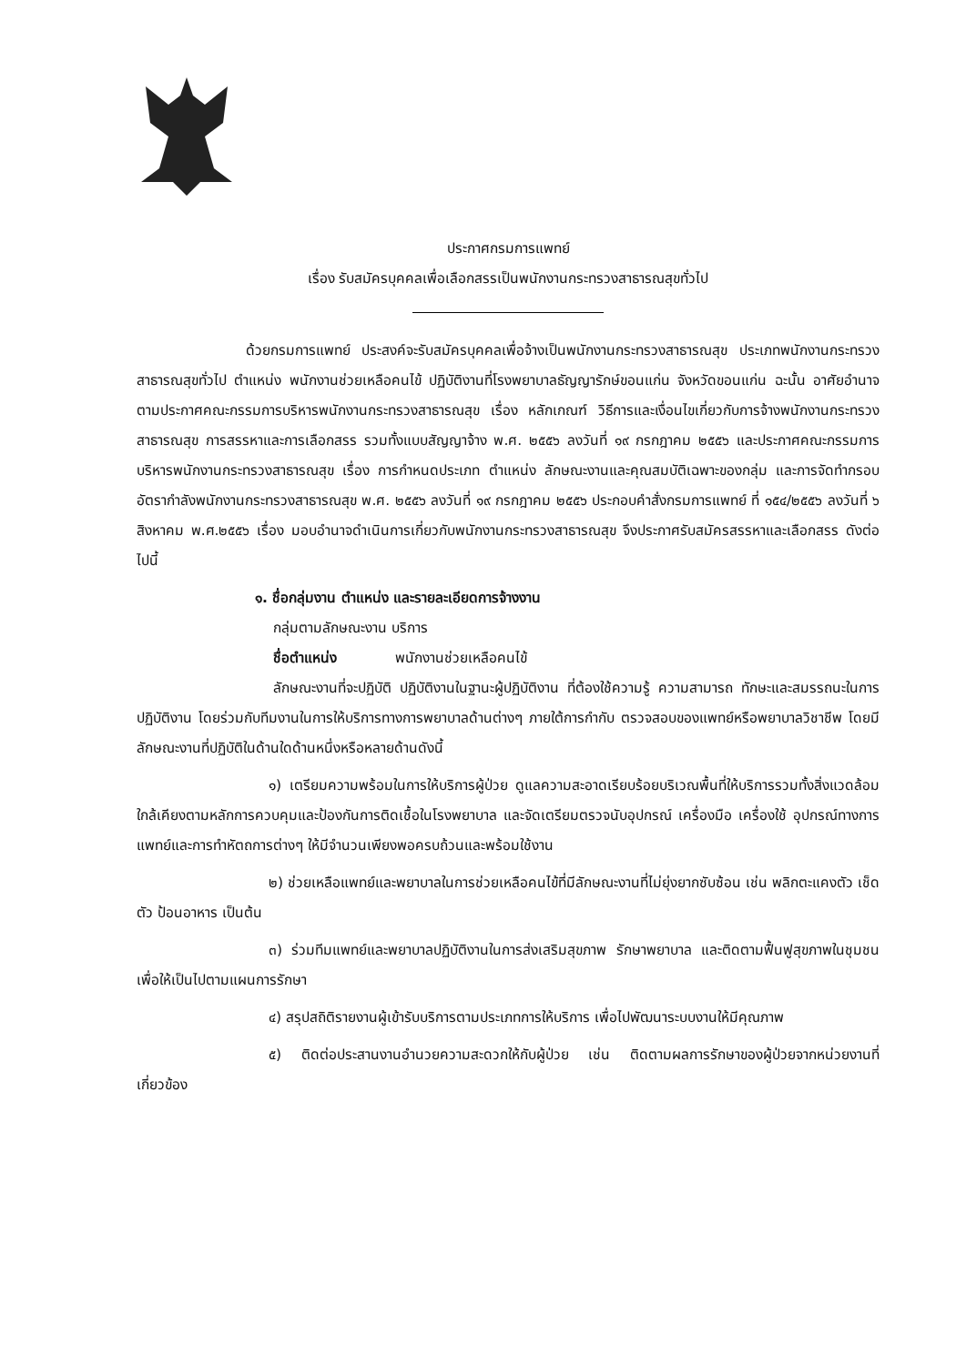ประกาศกรมการแพทย์
เรื่อง รับสมัครบุคคลเพื่อเลือกสรรเป็นพนักงานกระทรวงสาธารณสุขทั่วไป
ด้วยกรมการแพทย์ ประสงค์จะรับสมัครบุคคลเพื่อจ้างเป็นพนักงานกระทรวงสาธารณสุข ประเภทพนักงานกระทรวงสาธารณสุขทั่วไป ตำแหน่ง พนักงานช่วยเหลือคนไข้ ปฏิบัติงานที่โรงพยาบาลธัญญารักษ์ขอนแก่น จังหวัดขอนแก่น ฉะนั้น อาศัยอำนาจตามประกาศคณะกรรมการบริหารพนักงานกระทรวงสาธารณสุข เรื่อง หลักเกณฑ์ วิธีการและเงื่อนไขเกี่ยวกับการจ้างพนักงานกระทรวงสาธารณสุข การสรรหาและการเลือกสรร รวมทั้งแบบสัญญาจ้าง พ.ศ. ๒๕๕๖ ลงวันที่ ๑๙ กรกฎาคม ๒๕๕๖ และประกาศคณะกรรมการบริหารพนักงานกระทรวงสาธารณสุข เรื่อง การกำหนดประเภท ตำแหน่ง ลักษณะงานและคุณสมบัติเฉพาะของกลุ่ม และการจัดทำกรอบอัตรากำลังพนักงานกระทรวงสาธารณสุข พ.ศ. ๒๕๕๖ ลงวันที่ ๑๙ กรกฎาคม ๒๕๕๖ ประกอบคำสั่งกรมการแพทย์ ที่ ๑๕๔/๒๕๕๖ ลงวันที่ ๖ สิงหาคม พ.ศ.๒๕๕๖ เรื่อง มอบอำนาจดำเนินการเกี่ยวกับพนักงานกระทรวงสาธารณสุข จึงประกาศรับสมัครสรรหาและเลือกสรร ดังต่อไปนี้
๑. ชื่อกลุ่มงาน ตำแหน่ง และรายละเอียดการจ้างงาน
กลุ่มตามลักษณะงาน บริการ
ชื่อตำแหน่ง พนักงานช่วยเหลือคนไข้
ลักษณะงานที่จะปฏิบัติ ปฏิบัติงานในฐานะผู้ปฏิบัติงาน ที่ต้องใช้ความรู้ ความสามารถ ทักษะและสมรรถนะในการปฏิบัติงาน โดยร่วมกับทีมงานในการให้บริการทางการพยาบาลด้านต่างๆ ภายใต้การกำกับ ตรวจสอบของแพทย์หรือพยาบาลวิชาชีพ โดยมีลักษณะงานที่ปฏิบัติในด้านใดด้านหนึ่งหรือหลายด้านดังนี้
๑) เตรียมความพร้อมในการให้บริการผู้ป่วย ดูแลความสะอาดเรียบร้อยบริเวณพื้นที่ให้บริการรวมทั้งสิ่งแวดล้อมใกล้เคียงตามหลักการควบคุมและป้องกันการติดเชื้อในโรงพยาบาล และจัดเตรียมตรวจนับอุปกรณ์ เครื่องมือ เครื่องใช้ อุปกรณ์ทางการแพทย์และการทำหัตถการต่างๆ ให้มีจำนวนเพียงพอครบถ้วนและพร้อมใช้งาน
๒) ช่วยเหลือแพทย์และพยาบาลในการช่วยเหลือคนไข้ที่มีลักษณะงานที่ไม่ยุ่งยากซับซ้อน เช่น พลิกตะแคงตัว เช็ดตัว ป้อนอาหาร เป็นต้น
๓) ร่วมทีมแพทย์และพยาบาลปฏิบัติงานในการส่งเสริมสุขภาพ รักษาพยาบาล และติดตามฟื้นฟูสุขภาพในชุมชน เพื่อให้เป็นไปตามแผนการรักษา
๔) สรุปสถิติรายงานผู้เข้ารับบริการตามประเภทการให้บริการ เพื่อไปพัฒนาระบบงานให้มีคุณภาพ
๕) ติดต่อประสานงานอำนวยความสะดวกให้กับผู้ป่วย เช่น ติดตามผลการรักษาของผู้ป่วยจากหน่วยงานที่เกี่ยวข้อง